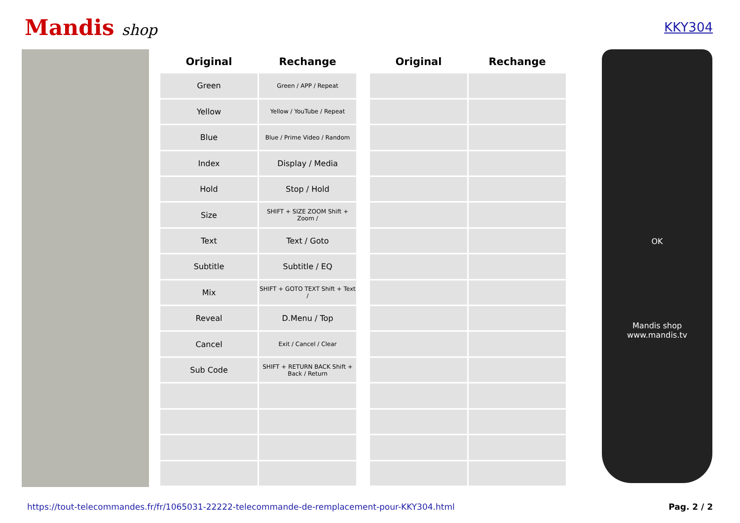Mandis shop
KKY304
| Original | Rechange | | Original | Rechange |
| --- | --- | --- | --- | --- |
| Green | Green / APP / Repeat | | | |
| Yellow | Yellow / YouTube / Repeat | | | |
| Blue | Blue / Prime Video / Random | | | |
| Index | Display / Media | | | |
| Hold | Stop / Hold | | | |
| Size | SHIFT + SIZE ZOOM Shift + Zoom / | | | |
| Text | Text / Goto | | | |
| Subtitle | Subtitle / EQ | | | |
| Mix | SHIFT + GOTO TEXT Shift + Text / | | | |
| Reveal | D.Menu / Top | | | |
| Cancel | Exit / Cancel / Clear | | | |
| Sub Code | SHIFT + RETURN BACK Shift + Back / Return | | | |
OK
Mandis shop
www.mandis.tv
https://tout-telecommandes.fr/fr/1065031-22222-telecommande-de-remplacement-pour-KKY304.html Pag. 2 / 2